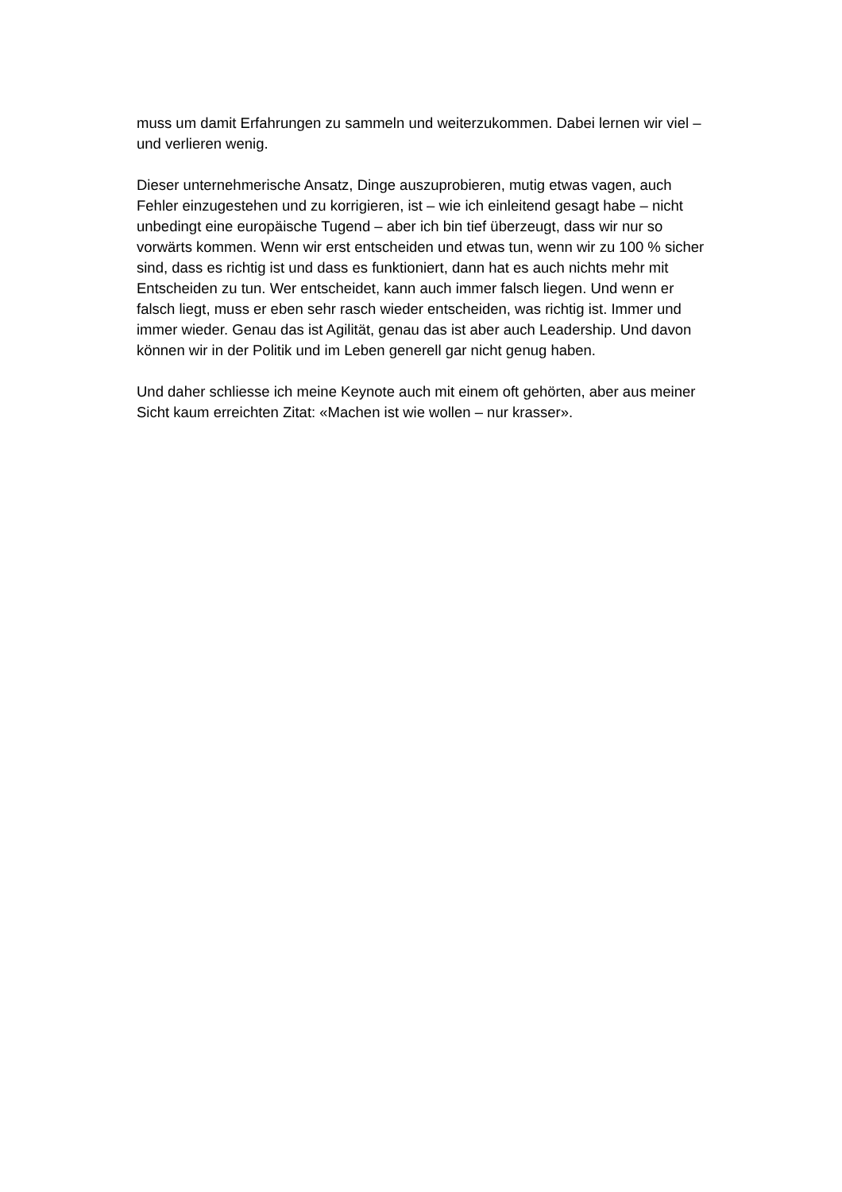muss um damit Erfahrungen zu sammeln und weiterzukommen. Dabei lernen wir viel – und verlieren wenig.
Dieser unternehmerische Ansatz, Dinge auszuprobieren, mutig etwas vagen, auch Fehler einzugestehen und zu korrigieren, ist – wie ich einleitend gesagt habe – nicht unbedingt eine europäische Tugend – aber ich bin tief überzeugt, dass wir nur so vorwärts kommen. Wenn wir erst entscheiden und etwas tun, wenn wir zu 100 % sicher sind, dass es richtig ist und dass es funktioniert, dann hat es auch nichts mehr mit Entscheiden zu tun. Wer entscheidet, kann auch immer falsch liegen. Und wenn er falsch liegt, muss er eben sehr rasch wieder entscheiden, was richtig ist. Immer und immer wieder. Genau das ist Agilität, genau das ist aber auch Leadership. Und davon können wir in der Politik und im Leben generell gar nicht genug haben.
Und daher schliesse ich meine Keynote auch mit einem oft gehörten, aber aus meiner Sicht kaum erreichten Zitat: «Machen ist wie wollen – nur krasser».